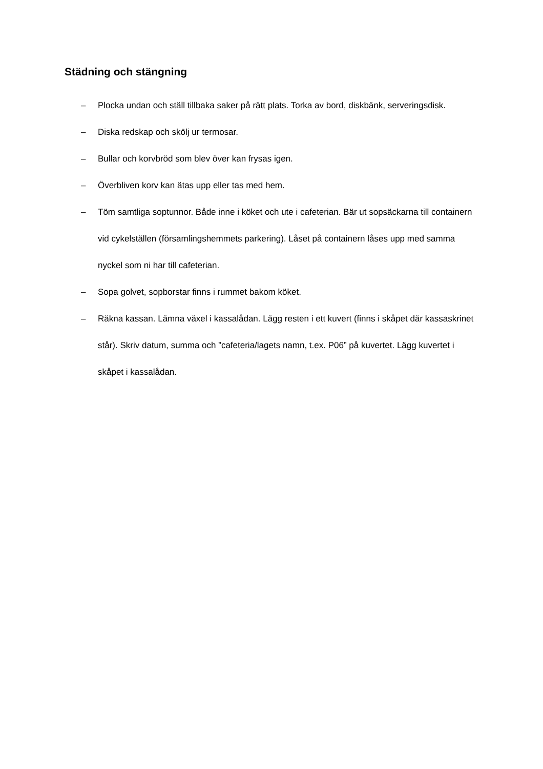Städning och stängning
– Plocka undan och ställ tillbaka saker på rätt plats. Torka av bord, diskbänk, serveringsdisk.
– Diska redskap och skölj ur termosar.
– Bullar och korvbröd som blev över kan frysas igen.
– Överbliven korv kan ätas upp eller tas med hem.
– Töm samtliga soptunnor. Både inne i köket och ute i cafeterian. Bär ut sopsäckarna till containern vid cykelställen (församlingshemmets parkering). Låset på containern låses upp med samma nyckel som ni har till cafeterian.
– Sopa golvet, sopborstar finns i rummet bakom köket.
– Räkna kassan. Lämna växel i kassalådan. Lägg resten i ett kuvert (finns i skåpet där kassaskrinet står). Skriv datum, summa och ”cafeteria/lagets namn, t.ex. P06” på kuvertet. Lägg kuvertet i skåpet i kassalådan.